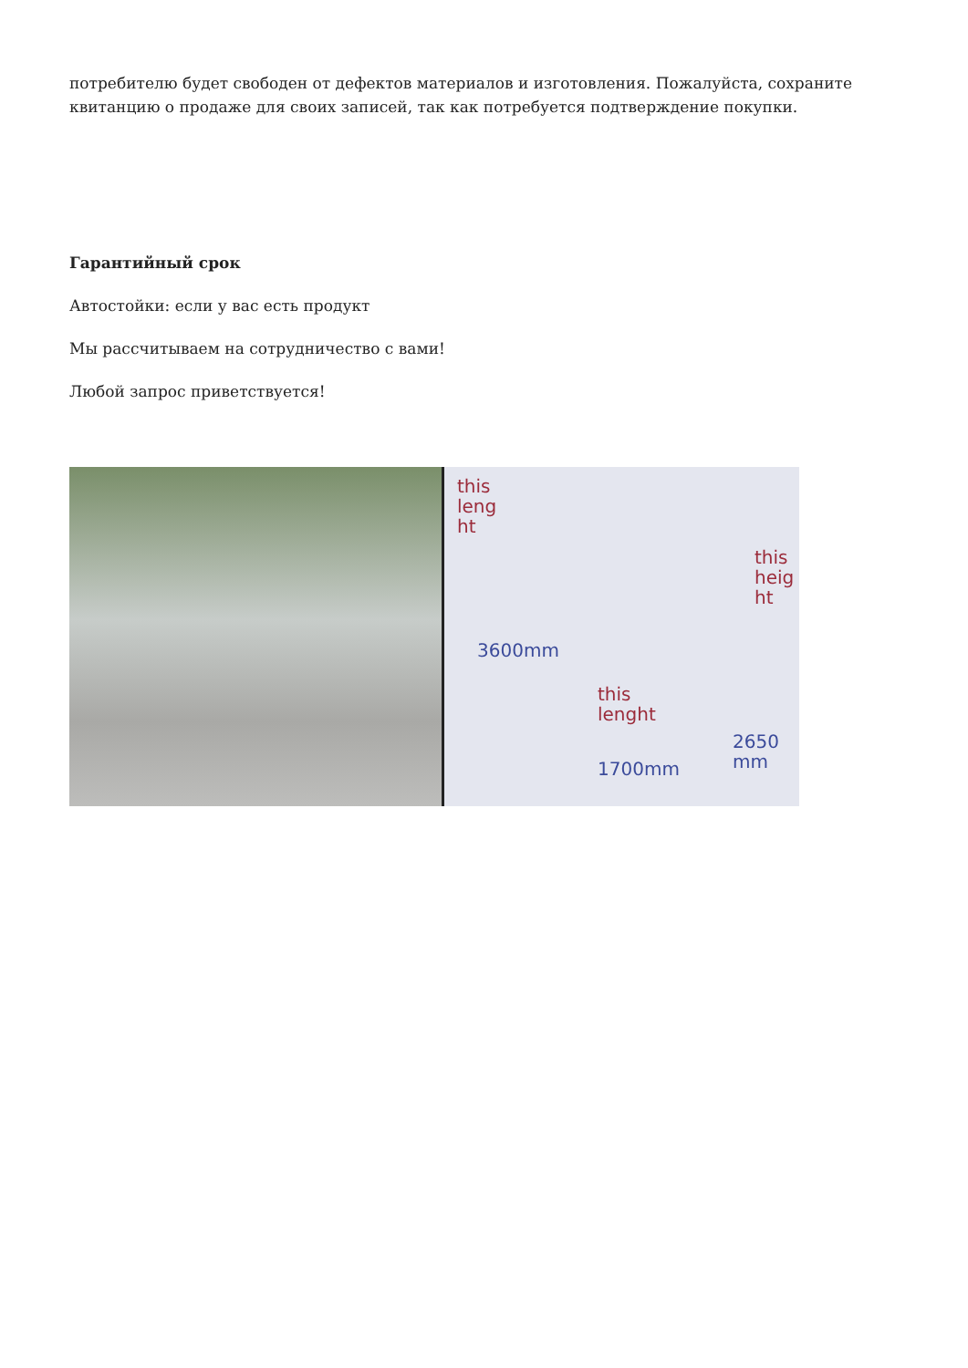потребителю будет свободен от дефектов материалов и изготовления. Пожалуйста, сохраните квитанцию о продаже для своих записей, так как потребуется подтверждение покупки.
Гарантийный срок
Автостойки: если у вас есть продукт
Мы рассчитываем на сотрудничество с вами!
Любой запрос приветствуется!
this
leng
ht
this
heig
ht
3600mm
this
lenght
2650
mm 1700mm